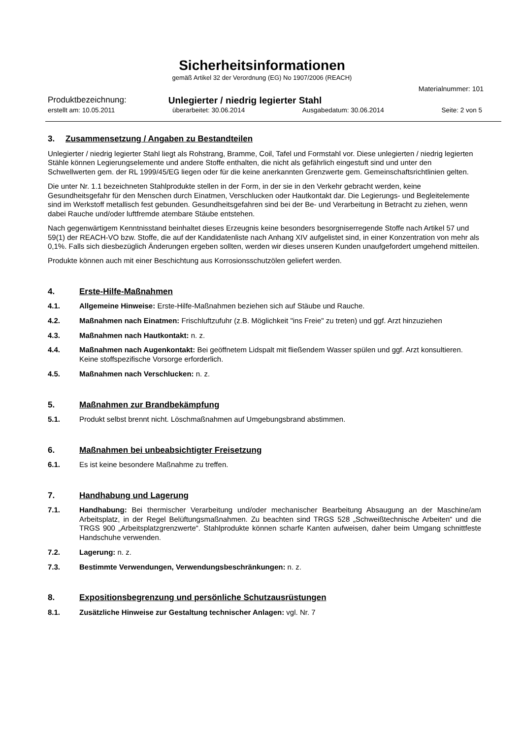Sicherheitsinformationen
gemäß Artikel 32 der Verordnung (EG) No 1907/2006 (REACH)
Materialnummer: 101
Produktbezeichnung: Unlegierter / niedrig legierter Stahl
erstellt am: 10.05.2011 überarbeitet: 30.06.2014 Ausgabedatum: 30.06.2014 Seite: 2 von 5
3. Zusammensetzung / Angaben zu Bestandteilen
Unlegierter / niedrig legierter Stahl liegt als Rohstrang, Bramme, Coil, Tafel und Formstahl vor. Diese unlegierten / niedrig legierten Stähle können Legierungselemente und andere Stoffe enthalten, die nicht als gefährlich eingestuft sind und unter den Schwellwerten gem. der RL 1999/45/EG liegen oder für die keine anerkannten Grenzwerte gem. Gemeinschaftsrichtlinien gelten.
Die unter Nr. 1.1 bezeichneten Stahlprodukte stellen in der Form, in der sie in den Verkehr gebracht werden, keine Gesundheitsgefahr für den Menschen durch Einatmen, Verschlucken oder Hautkontakt dar. Die Legierungs- und Begleitelemente sind im Werkstoff metallisch fest gebunden. Gesundheitsgefahren sind bei der Be- und Verarbeitung in Betracht zu ziehen, wenn dabei Rauche und/oder luftfremde atembare Stäube entstehen.
Nach gegenwärtigem Kenntnisstand beinhaltet dieses Erzeugnis keine besonders besorgniserregende Stoffe nach Artikel 57 und 59(1) der REACH-VO bzw. Stoffe, die auf der Kandidatenliste nach Anhang XIV aufgelistet sind, in einer Konzentration von mehr als 0,1%. Falls sich diesbezüglich Änderungen ergeben sollten, werden wir dieses unseren Kunden unaufgefordert umgehend mitteilen.
Produkte können auch mit einer Beschichtung aus Korrosionsschutzölen geliefert werden.
4. Erste-Hilfe-Maßnahmen
4.1. Allgemeine Hinweise: Erste-Hilfe-Maßnahmen beziehen sich auf Stäube und Rauche.
4.2. Maßnahmen nach Einatmen: Frischluftzufuhr (z.B. Möglichkeit "ins Freie" zu treten) und ggf. Arzt hinzuziehen
4.3. Maßnahmen nach Hautkontakt: n. z.
4.4. Maßnahmen nach Augenkontakt: Bei geöffnetem Lidspalt mit fließendem Wasser spülen und ggf. Arzt konsultieren. Keine stoffspezifische Vorsorge erforderlich.
4.5. Maßnahmen nach Verschlucken: n. z.
5. Maßnahmen zur Brandbekämpfung
5.1. Produkt selbst brennt nicht. Löschmaßnahmen auf Umgebungsbrand abstimmen.
6. Maßnahmen bei unbeabsichtigter Freisetzung
6.1. Es ist keine besondere Maßnahme zu treffen.
7. Handhabung und Lagerung
7.1. Handhabung: Bei thermischer Verarbeitung und/oder mechanischer Bearbeitung Absaugung an der Maschine/am Arbeitsplatz, in der Regel Belüftungsmaßnahmen. Zu beachten sind TRGS 528 „Schweißtechnische Arbeiten“ und die TRGS 900 „Arbeitsplatzgrenzwerte“. Stahlprodukte können scharfe Kanten aufweisen, daher beim Umgang schnittfeste Handschuhe verwenden.
7.2. Lagerung: n. z.
7.3. Bestimmte Verwendungen, Verwendungsbeschränkungen: n. z.
8. Expositionsbegrenzung und persönliche Schutzausrüstungen
8.1. Zusätzliche Hinweise zur Gestaltung technischer Anlagen: vgl. Nr. 7